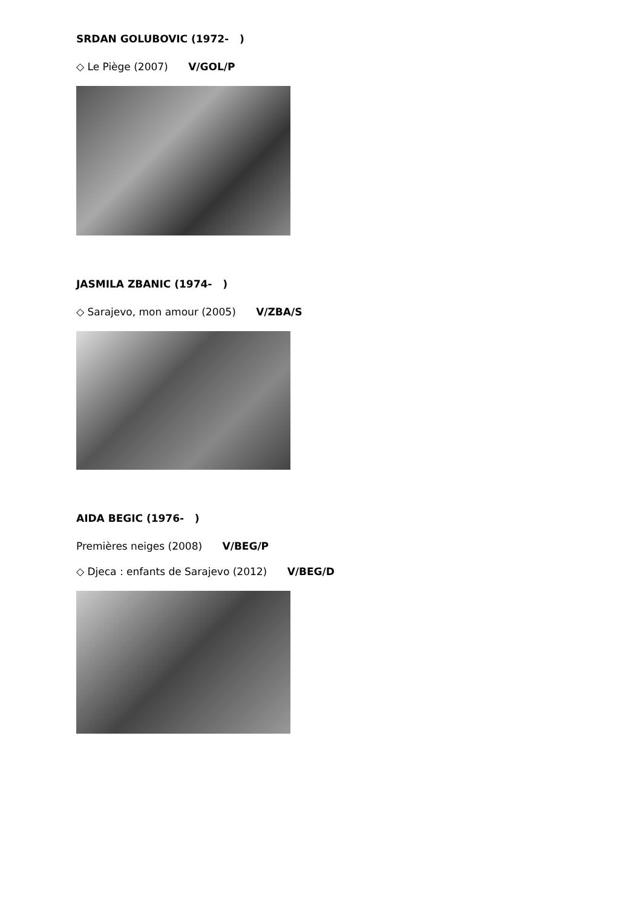SRDAN GOLUBOVIC (1972- )
◇ Le Piège (2007) V/GOL/P
JASMILA ZBANIC (1974- )
◇ Sarajevo, mon amour (2005) V/ZBA/S
AIDA BEGIC (1976- )
Premières neiges (2008) V/BEG/P
◇ Djeca : enfants de Sarajevo (2012) V/BEG/D